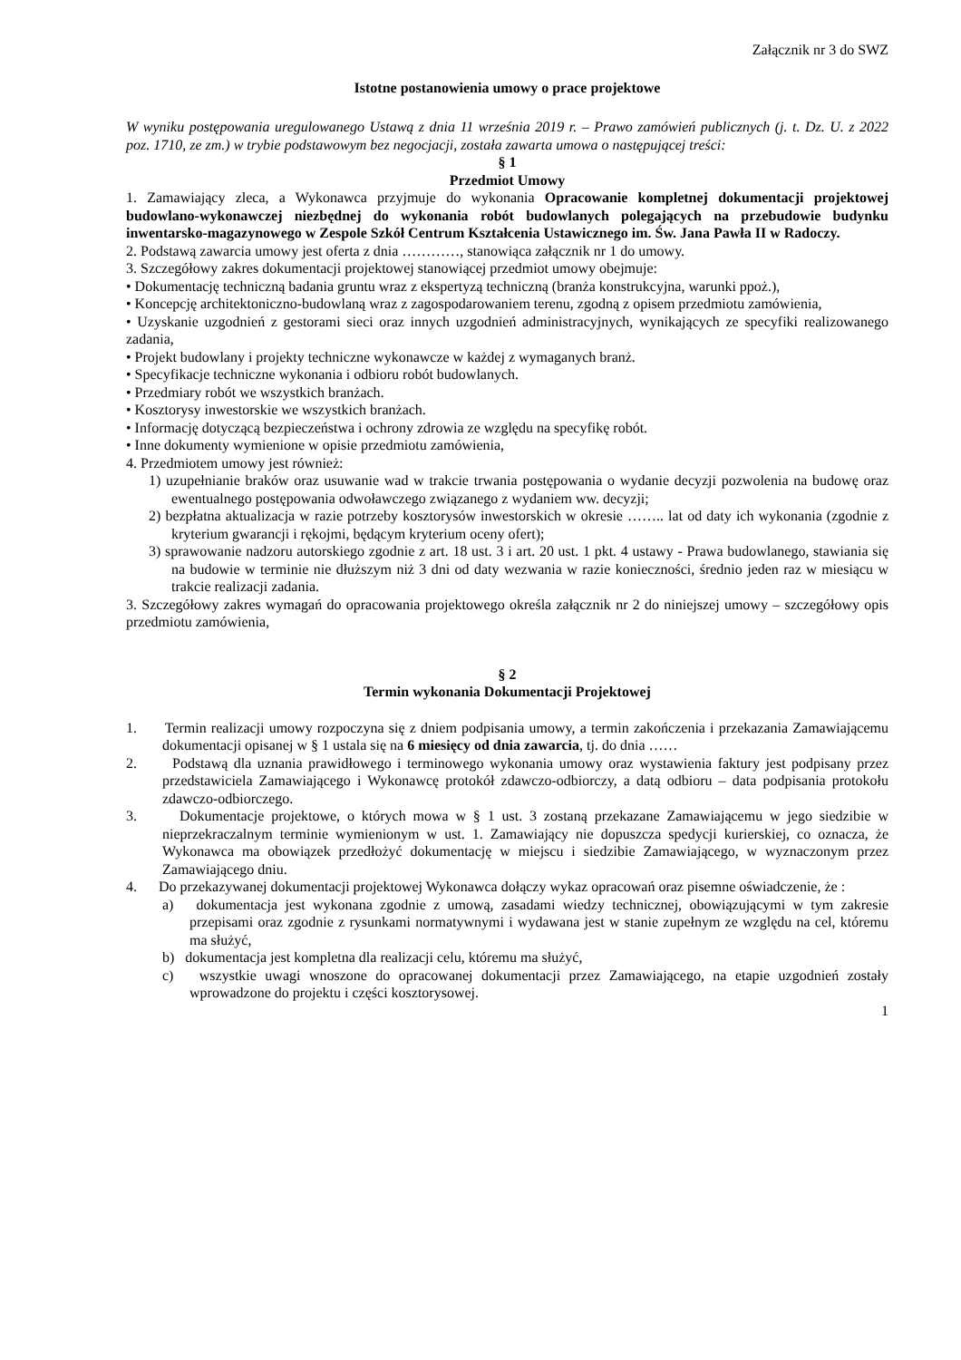Załącznik nr 3 do SWZ
Istotne postanowienia umowy o prace projektowe
W wyniku postępowania uregulowanego Ustawą z dnia 11 września 2019 r. – Prawo zamówień publicznych (j. t. Dz. U. z 2022 poz. 1710, ze zm.) w trybie podstawowym bez negocjacji, została zawarta umowa o następującej treści:
§ 1
Przedmiot Umowy
1. Zamawiający zleca, a Wykonawca przyjmuje do wykonania Opracowanie kompletnej dokumentacji projektowej budowlano-wykonawczej niezbędnej do wykonania robót budowlanych polegających na przebudowie budynku inwentarsko-magazynowego w Zespole Szkół Centrum Kształcenia Ustawicznego im. Św. Jana Pawła II w Radoczy.
2. Podstawą zawarcia umowy jest oferta z dnia …………, stanowiąca załącznik nr 1 do umowy.
3. Szczegółowy zakres dokumentacji projektowej stanowiącej przedmiot umowy obejmuje:
• Dokumentację techniczną badania gruntu wraz z ekspertyzą techniczną (branża konstrukcyjna, warunki ppoż.),
• Koncepcję architektoniczno-budowlaną wraz z zagospodarowaniem terenu, zgodną z opisem przedmiotu zamówienia,
• Uzyskanie uzgodnień z gestorami sieci oraz innych uzgodnień administracyjnych, wynikających ze specyfiki realizowanego zadania,
• Projekt budowlany i projekty techniczne wykonawcze w każdej z wymaganych branż.
• Specyfikacje techniczne wykonania i odbioru robót budowlanych.
• Przedmiary robót we wszystkich branżach.
• Kosztorysy inwestorskie we wszystkich branżach.
• Informację dotyczącą bezpieczeństwa i ochrony zdrowia ze względu na specyfikę robót.
• Inne dokumenty wymienione w opisie przedmiotu zamówienia,
4. Przedmiotem umowy jest również:
1) uzupełnianie braków oraz usuwanie wad w trakcie trwania postępowania o wydanie decyzji pozwolenia na budowę oraz ewentualnego postępowania odwoławczego związanego z wydaniem ww. decyzji;
2) bezpłatna aktualizacja w razie potrzeby kosztorysów inwestorskich w okresie …….. lat od daty ich wykonania (zgodnie z kryterium gwarancji i rękojmi, będącym kryterium oceny ofert);
3) sprawowanie nadzoru autorskiego zgodnie z art. 18 ust. 3 i art. 20 ust. 1 pkt. 4 ustawy - Prawa budowlanego, stawiania się na budowie w terminie nie dłuższym niż 3 dni od daty wezwania w razie konieczności, średnio jeden raz w miesiącu w trakcie realizacji zadania.
3. Szczegółowy zakres wymagań do opracowania projektowego określa załącznik nr 2 do niniejszej umowy – szczegółowy opis przedmiotu zamówienia,
§ 2
Termin wykonania Dokumentacji Projektowej
1. Termin realizacji umowy rozpoczyna się z dniem podpisania umowy, a termin zakończenia i przekazania Zamawiającemu dokumentacji opisanej w § 1 ustala się na 6 miesięcy od dnia zawarcia, tj. do dnia ……
2. Podstawą dla uznania prawidłowego i terminowego wykonania umowy oraz wystawienia faktury jest podpisany przez przedstawiciela Zamawiającego i Wykonawcę protokół zdawczo-odbiorczy, a datą odbioru – data podpisania protokołu zdawczo-odbiorczego.
3. Dokumentacje projektowe, o których mowa w § 1 ust. 3 zostaną przekazane Zamawiającemu w jego siedzibie w nieprzekraczalnym terminie wymienionym w ust. 1. Zamawiający nie dopuszcza spedycji kurierskiej, co oznacza, że Wykonawca ma obowiązek przedłożyć dokumentację w miejscu i siedzibie Zamawiającego, w wyznaczonym przez Zamawiającego dniu.
4. Do przekazywanej dokumentacji projektowej Wykonawca dołączy wykaz opracowań oraz pisemne oświadczenie, że :
a) dokumentacja jest wykonana zgodnie z umową, zasadami wiedzy technicznej, obowiązującymi w tym zakresie przepisami oraz zgodnie z rysunkami normatywnymi i wydawana jest w stanie zupełnym ze względu na cel, któremu ma służyć,
b) dokumentacja jest kompletna dla realizacji celu, któremu ma służyć,
c) wszystkie uwagi wnoszone do opracowanej dokumentacji przez Zamawiającego, na etapie uzgodnień zostały wprowadzone do projektu i części kosztorysowej.
1